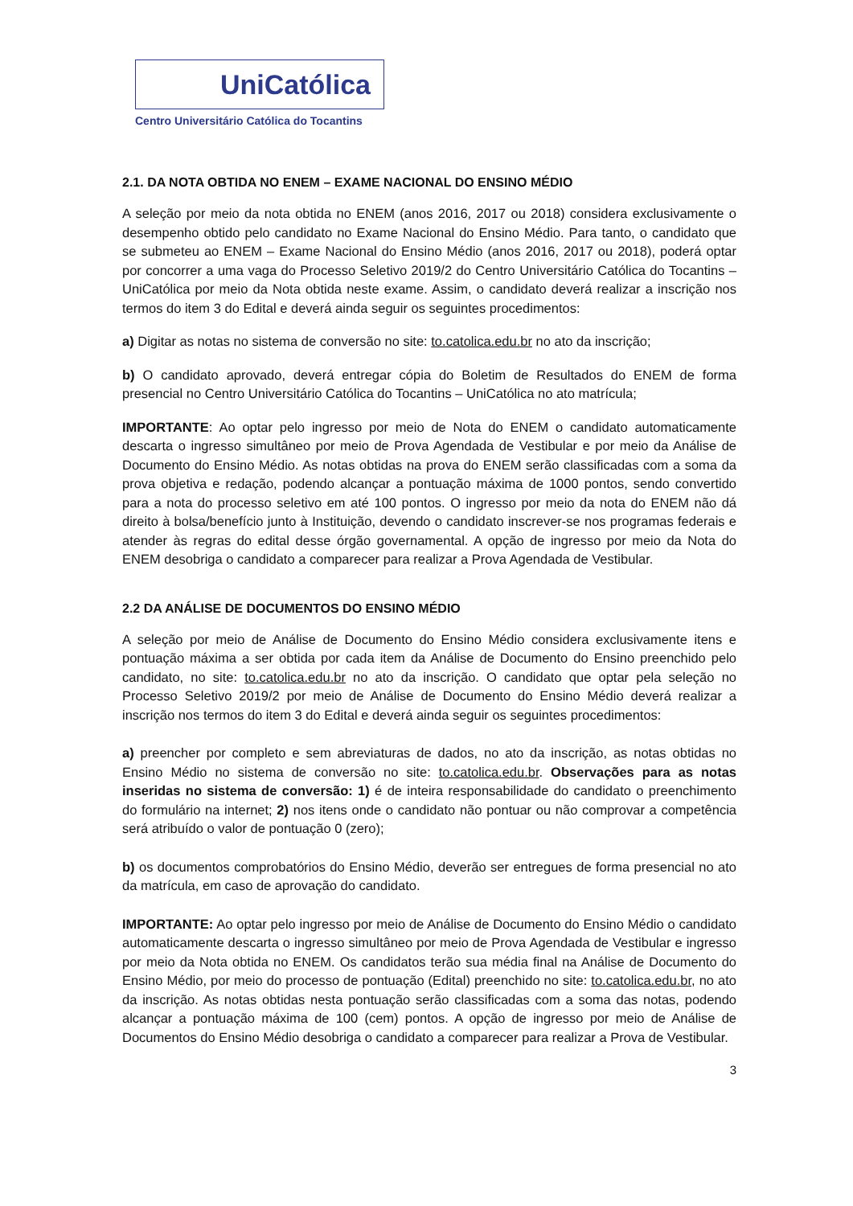UniCatólica
Centro Universitário Católica do Tocantins
2.1. DA NOTA OBTIDA NO ENEM – EXAME NACIONAL DO ENSINO MÉDIO
A seleção por meio da nota obtida no ENEM (anos 2016, 2017 ou 2018) considera exclusivamente o desempenho obtido pelo candidato no Exame Nacional do Ensino Médio. Para tanto, o candidato que se submeteu ao ENEM – Exame Nacional do Ensino Médio (anos 2016, 2017 ou 2018), poderá optar por concorrer a uma vaga do Processo Seletivo 2019/2 do Centro Universitário Católica do Tocantins – UniCatólica por meio da Nota obtida neste exame. Assim, o candidato deverá realizar a inscrição nos termos do item 3 do Edital e deverá ainda seguir os seguintes procedimentos:
a) Digitar as notas no sistema de conversão no site: to.catolica.edu.br no ato da inscrição;
b) O candidato aprovado, deverá entregar cópia do Boletim de Resultados do ENEM de forma presencial no Centro Universitário Católica do Tocantins – UniCatólica no ato matrícula;
IMPORTANTE: Ao optar pelo ingresso por meio de Nota do ENEM o candidato automaticamente descarta o ingresso simultâneo por meio de Prova Agendada de Vestibular e por meio da Análise de Documento do Ensino Médio. As notas obtidas na prova do ENEM serão classificadas com a soma da prova objetiva e redação, podendo alcançar a pontuação máxima de 1000 pontos, sendo convertido para a nota do processo seletivo em até 100 pontos. O ingresso por meio da nota do ENEM não dá direito à bolsa/benefício junto à Instituição, devendo o candidato inscrever-se nos programas federais e atender às regras do edital desse órgão governamental. A opção de ingresso por meio da Nota do ENEM desobriga o candidato a comparecer para realizar a Prova Agendada de Vestibular.
2.2 DA ANÁLISE DE DOCUMENTOS DO ENSINO MÉDIO
A seleção por meio de Análise de Documento do Ensino Médio considera exclusivamente itens e pontuação máxima a ser obtida por cada item da Análise de Documento do Ensino preenchido pelo candidato, no site: to.catolica.edu.br no ato da inscrição. O candidato que optar pela seleção no Processo Seletivo 2019/2 por meio de Análise de Documento do Ensino Médio deverá realizar a inscrição nos termos do item 3 do Edital e deverá ainda seguir os seguintes procedimentos:
a) preencher por completo e sem abreviaturas de dados, no ato da inscrição, as notas obtidas no Ensino Médio no sistema de conversão no site: to.catolica.edu.br. Observações para as notas inseridas no sistema de conversão: 1) é de inteira responsabilidade do candidato o preenchimento do formulário na internet; 2) nos itens onde o candidato não pontuar ou não comprovar a competência será atribuído o valor de pontuação 0 (zero);
b) os documentos comprobatórios do Ensino Médio, deverão ser entregues de forma presencial no ato da matrícula, em caso de aprovação do candidato.
IMPORTANTE: Ao optar pelo ingresso por meio de Análise de Documento do Ensino Médio o candidato automaticamente descarta o ingresso simultâneo por meio de Prova Agendada de Vestibular e ingresso por meio da Nota obtida no ENEM. Os candidatos terão sua média final na Análise de Documento do Ensino Médio, por meio do processo de pontuação (Edital) preenchido no site: to.catolica.edu.br, no ato da inscrição. As notas obtidas nesta pontuação serão classificadas com a soma das notas, podendo alcançar a pontuação máxima de 100 (cem) pontos. A opção de ingresso por meio de Análise de Documentos do Ensino Médio desobriga o candidato a comparecer para realizar a Prova de Vestibular.
3